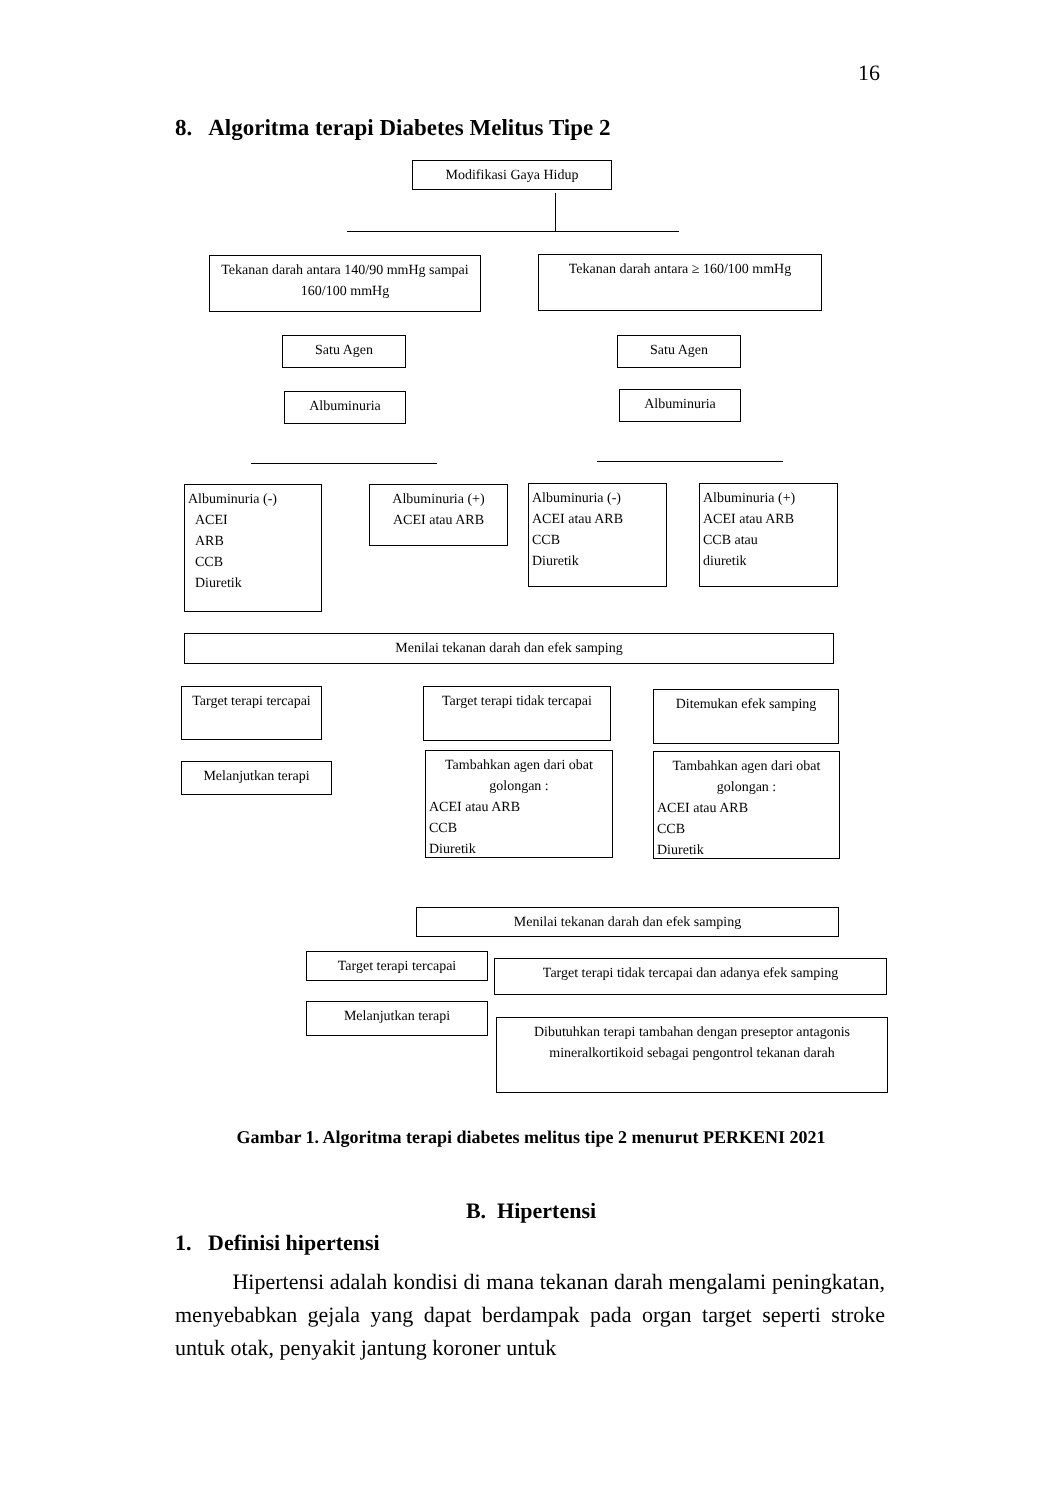16
8. Algoritma terapi Diabetes Melitus Tipe 2
Modifikasi Gaya Hidup
Tekanan darah antara 140/90 mmHg sampai 160/100 mmHg
Tekanan darah antara ≥ 160/100 mmHg
Satu Agen Satu Agen
Albuminuria Albuminuria
Albuminuria (-)
ACEI
ARB
CCB
Diuretik
Albuminuria (+)
ACEI atau ARB
Albuminuria (-)
ACEI atau ARB
CCB
Diuretik
Albuminuria (+)
ACEI atau ARB
CCB atau
diuretik
Menilai tekanan darah dan efek samping
Target terapi tercapai
Target terapi tidak tercapai
Ditemukan efek samping
Melanjutkan terapi
Tambahkan agen dari obat golongan :
ACEI atau ARB
CCB
Diuretik
Tambahkan agen dari obat golongan :
ACEI atau ARB
CCB
Diuretik
Menilai tekanan darah dan efek samping
Target terapi tercapai
Target terapi tidak tercapai dan adanya efek samping
Melanjutkan terapi
Dibutuhkan terapi tambahan dengan preseptor antagonis mineralkortikoid sebagai pengontrol tekanan darah
Gambar 1. Algoritma terapi diabetes melitus tipe 2 menurut PERKENI 2021
B. Hipertensi
1. Definisi hipertensi
Hipertensi adalah kondisi di mana tekanan darah mengalami peningkatan, menyebabkan gejala yang dapat berdampak pada organ target seperti stroke untuk otak, penyakit jantung koroner untuk